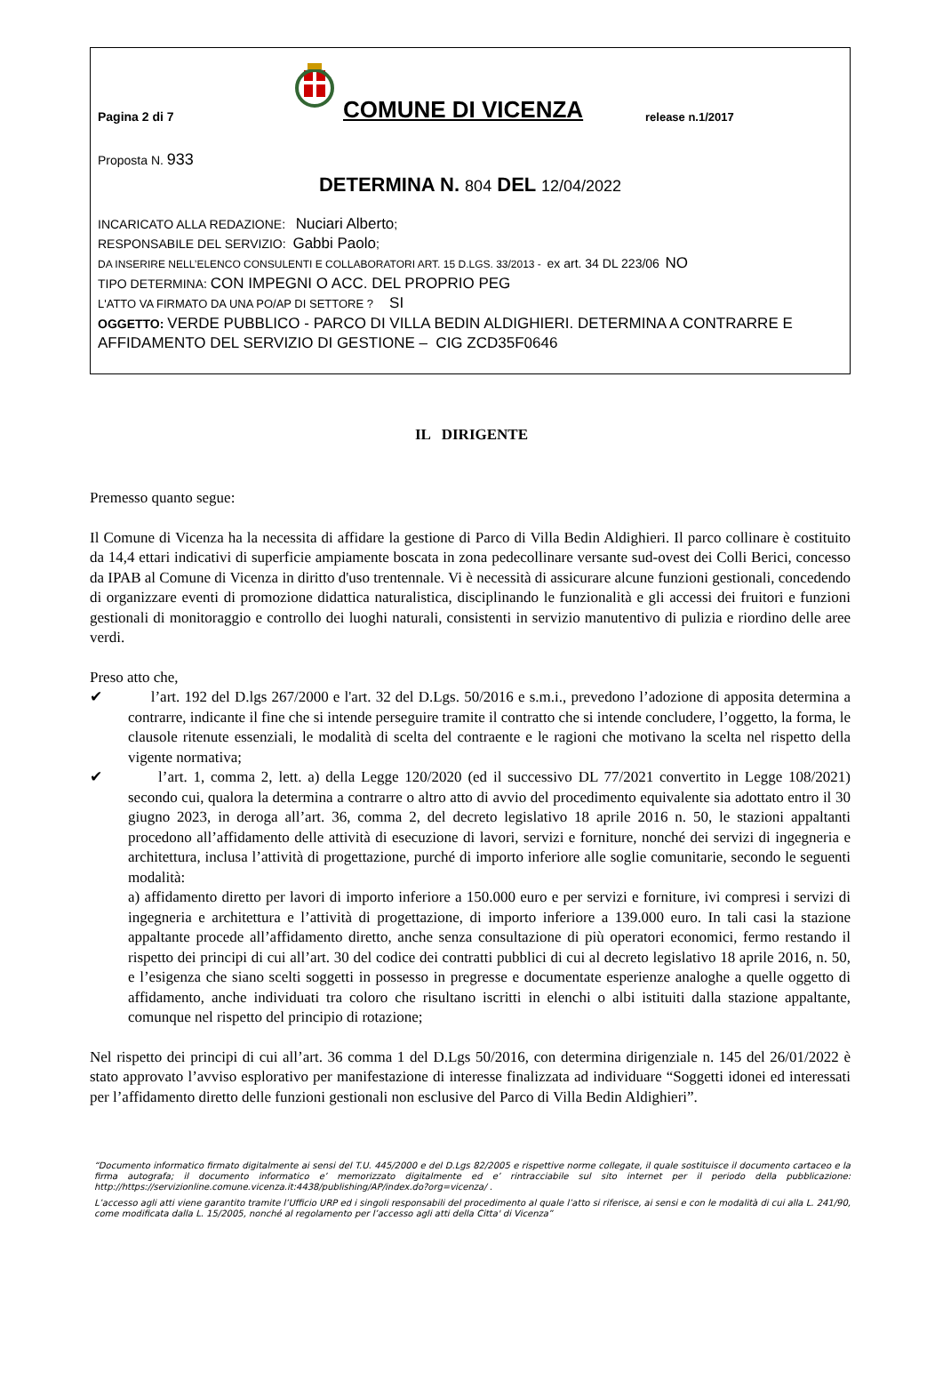Pagina 2 di 7
COMUNE DI VICENZA
release n.1/2017
Proposta N. 933
DETERMINA N. 804 DEL 12/04/2022
INCARICATO ALLA REDAZIONE: Nuciari Alberto;
RESPONSABILE DEL SERVIZIO: Gabbi Paolo;
DA INSERIRE NELL’ELENCO CONSULENTI E COLLABORATORI ART. 15 D.LGS. 33/2013 - ex art. 34 DL 223/06 NO
TIPO DETERMINA: CON IMPEGNI O ACC. DEL PROPRIO PEG
L'ATTO VA FIRMATO DA UNA PO/AP DI SETTORE ? SI
OGGETTO: VERDE PUBBLICO - PARCO DI VILLA BEDIN ALDIGHIERI. DETERMINA A CONTRARRE E AFFIDAMENTO DEL SERVIZIO DI GESTIONE – CIG ZCD35F0646
IL DIRIGENTE
Premesso quanto segue:
Il Comune di Vicenza ha la necessita di affidare la gestione di Parco di Villa Bedin Aldighieri. Il parco collinare è costituito da 14,4 ettari indicativi di superficie ampiamente boscata in zona pedecollinare versante sud-ovest dei Colli Berici, concesso da IPAB al Comune di Vicenza in diritto d'uso trentennale. Vi è necessità di assicurare alcune funzioni gestionali, concedendo di organizzare eventi di promozione didattica naturalistica, disciplinando le funzionalità e gli accessi dei fruitori e funzioni gestionali di monitoraggio e controllo dei luoghi naturali, consistenti in servizio manutentivo di pulizia e riordino delle aree verdi.
Preso atto che,
✔ l’art. 192 del D.lgs 267/2000 e l'art. 32 del D.Lgs. 50/2016 e s.m.i., prevedono l’adozione di apposita determina a contrarre, indicante il fine che si intende perseguire tramite il contratto che si intende concludere, l’oggetto, la forma, le clausole ritenute essenziali, le modalità di scelta del contraente e le ragioni che motivano la scelta nel rispetto della vigente normativa;
✔ l’art. 1, comma 2, lett. a) della Legge 120/2020 (ed il successivo DL 77/2021 convertito in Legge 108/2021) secondo cui, qualora la determina a contrarre o altro atto di avvio del procedimento equivalente sia adottato entro il 30 giugno 2023, in deroga all’art. 36, comma 2, del decreto legislativo 18 aprile 2016 n. 50, le stazioni appaltanti procedono all’affidamento delle attività di esecuzione di lavori, servizi e forniture, nonché dei servizi di ingegneria e architettura, inclusa l’attività di progettazione, purché di importo inferiore alle soglie comunitarie, secondo le seguenti modalità:
a) affidamento diretto per lavori di importo inferiore a 150.000 euro e per servizi e forniture, ivi compresi i servizi di ingegneria e architettura e l’attività di progettazione, di importo inferiore a 139.000 euro. In tali casi la stazione appaltante procede all’affidamento diretto, anche senza consultazione di più operatori economici, fermo restando il rispetto dei principi di cui all’art. 30 del codice dei contratti pubblici di cui al decreto legislativo 18 aprile 2016, n. 50, e l’esigenza che siano scelti soggetti in possesso in pregresse e documentate esperienze analoghe a quelle oggetto di affidamento, anche individuati tra coloro che risultano iscritti in elenchi o albi istituiti dalla stazione appaltante, comunque nel rispetto del principio di rotazione;
Nel rispetto dei principi di cui all’art. 36 comma 1 del D.Lgs 50/2016, con determina dirigenziale n. 145 del 26/01/2022 è stato approvato l’avviso esplorativo per manifestazione di interesse finalizzata ad individuare “Soggetti idonei ed interessati per l’affidamento diretto delle funzioni gestionali non esclusive del Parco di Villa Bedin Aldighieri”.
“Documento informatico firmato digitalmente ai sensi del T.U. 445/2000 e del D.Lgs 82/2005 e rispettive norme collegate, il quale sostituisce il documento cartaceo e la firma autografa; il documento informatico e’ memorizzato digitalmente ed e’ rintracciabile sul sito internet per il periodo della pubblicazione: http://https://servizionline.comune.vicenza.it:4438/publishing/AP/index.do?org=vicenza/ .
L’accesso agli atti viene garantito tramite l’Ufficio URP ed i singoli responsabili del procedimento al quale l’atto si riferisce, ai sensi e con le modalità di cui alla L. 241/90, come modificata dalla L. 15/2005, nonché al regolamento per l’accesso agli atti della Citta' di Vicenza”